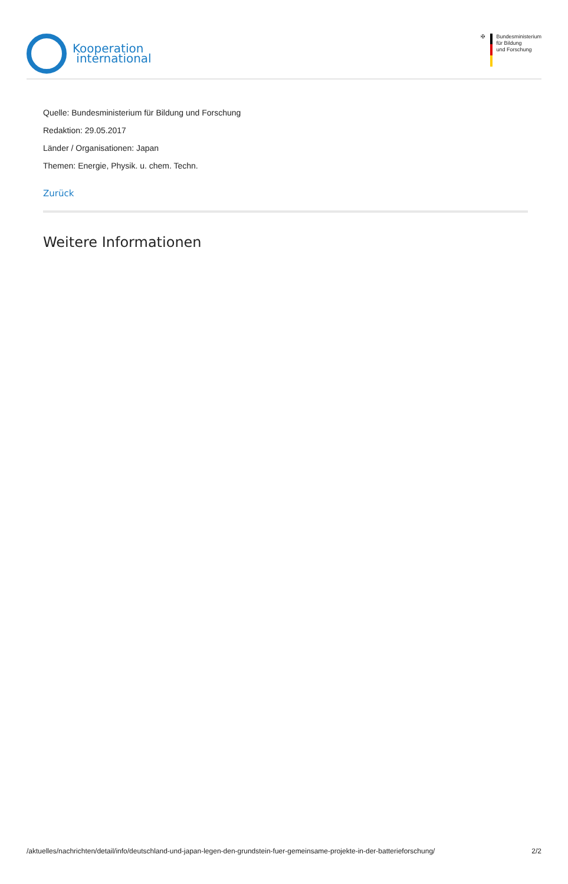Kooperation
international
✠ Bundesministerium
für Bildung
und Forschung
Quelle: Bundesministerium für Bildung und Forschung
Redaktion: 29.05.2017
Länder / Organisationen: Japan
Themen: Energie, Physik. u. chem. Techn.
Zurück
Weitere Informationen
/aktuelles/nachrichten/detail/info/deutschland-und-japan-legen-den-grundstein-fuer-gemeinsame-projekte-in-der-batterieforschung/ 2/2